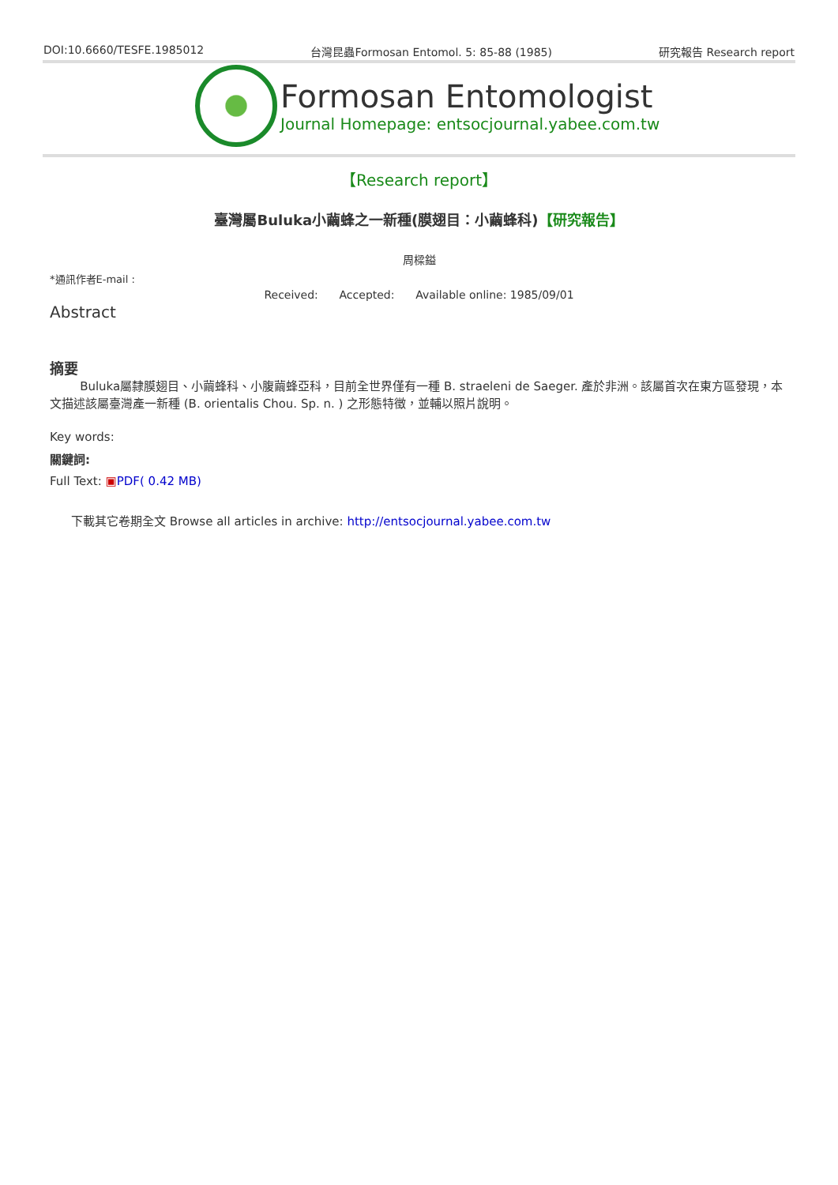DOI:10.6660/TESFE.1985012 台灣昆蟲Formosan Entomol. 5: 85-88 (1985) 研究報告 Research report
Formosan Entomologist
Journal Homepage: entsocjournal.yabee.com.tw
【Research report】
臺灣屬Buluka小繭蜂之一新種(膜翅目：小繭蜂科)【研究報告】
周樑鎰
*通訊作者E-mail :
Received: Accepted: Available online: 1985/09/01
Abstract
摘要
Buluka屬隸膜翅目、小繭蜂科、小腹繭蜂亞科，目前全世界僅有一種 B. straeleni de Saeger. 產於非洲。該屬首次在東方區發現，本文描述該屬臺灣產一新種 (B. orientalis Chou. Sp. n. ) 之形態特徵，並輔以照片說明。
Key words:
關鍵詞:
Full Text: ▣PDF( 0.42 MB)
下載其它卷期全文 Browse all articles in archive: http://entsocjournal.yabee.com.tw